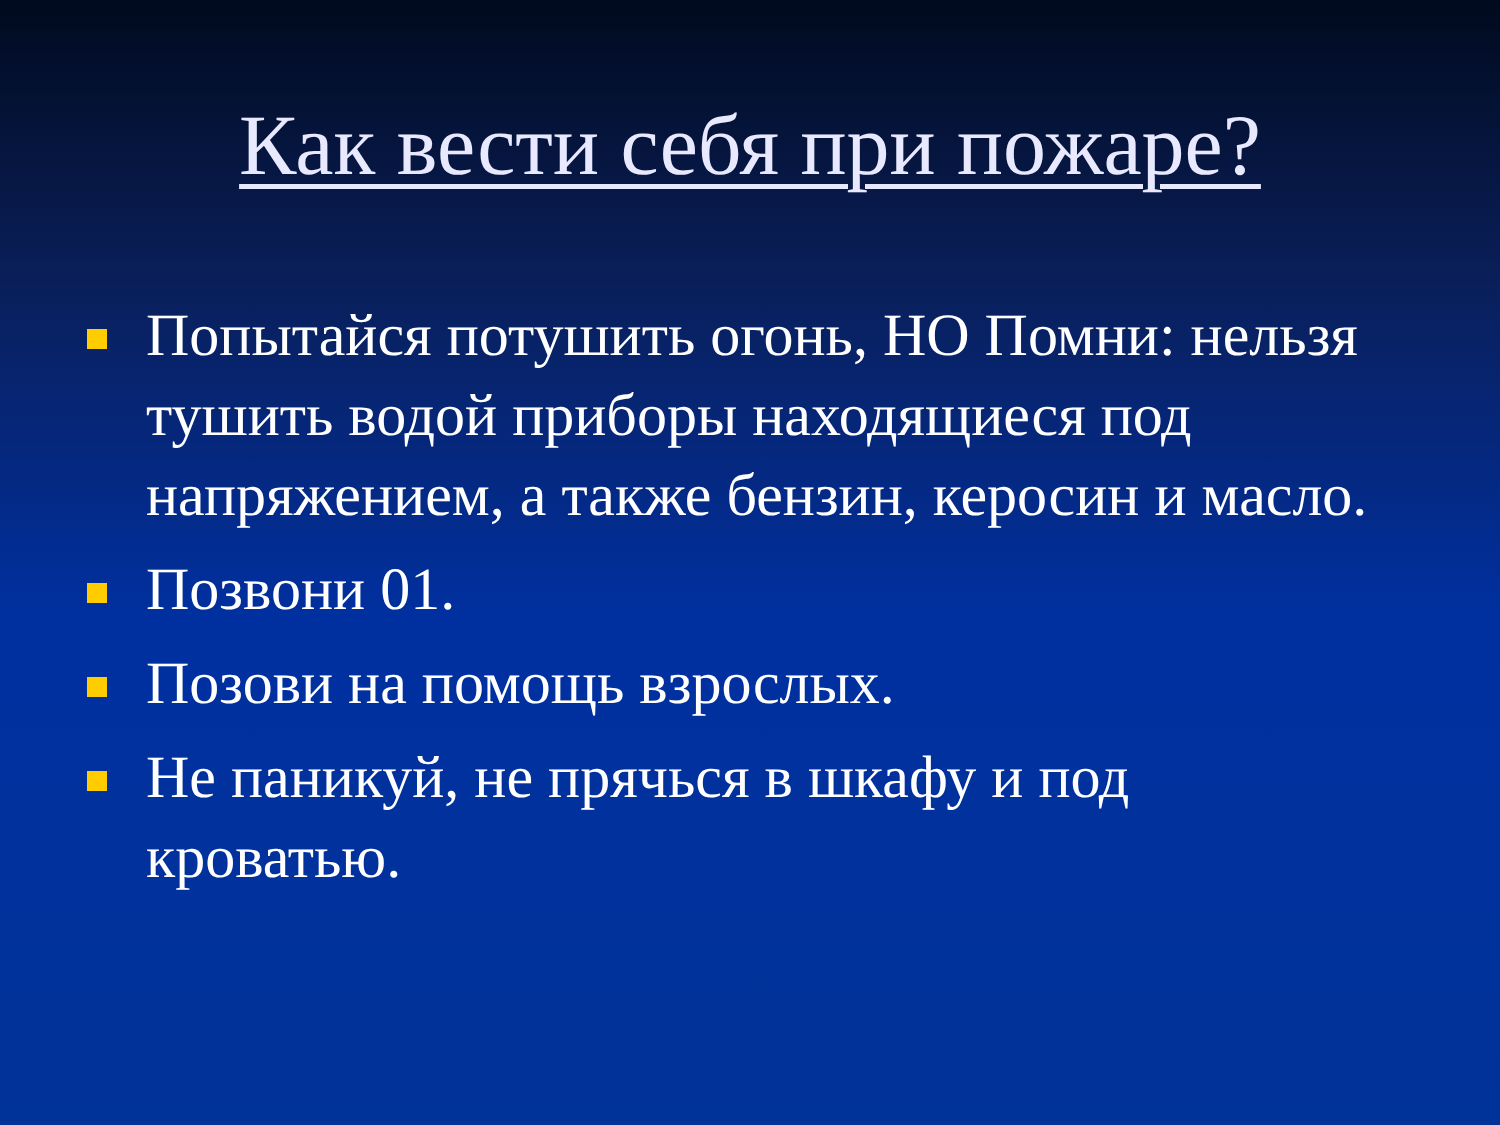Как вести себя при пожаре?
Попытайся потушить огонь, НО Помни: нельзя тушить водой приборы находящиеся под напряжением, а также бензин, керосин и масло.
Позвони 01.
Позови на помощь взрослых.
Не паникуй, не прячься в шкафу и под кроватью.